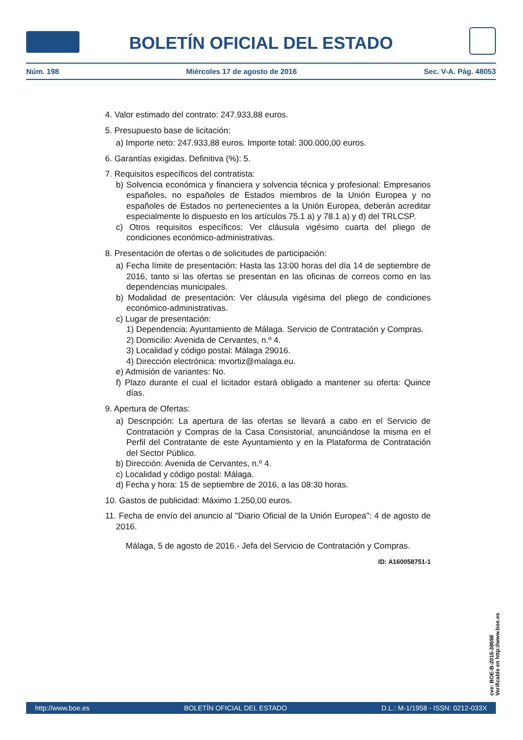BOLETÍN OFICIAL DEL ESTADO
Núm. 198 Miércoles 17 de agosto de 2016 Sec. V-A. Pág. 48053
4. Valor estimado del contrato: 247.933,88 euros.
5. Presupuesto base de licitación:
a) Importe neto: 247.933,88 euros. Importe total: 300.000,00 euros.
6. Garantías exigidas. Definitiva (%): 5.
7. Requisitos específicos del contratista:
b) Solvencia económica y financiera y solvencia técnica y profesional: Empresarios españoles, no españoles de Estados miembros de la Unión Europea y no españoles de Estados no pertenecientes a la Unión Europea, deberán acreditar especialmente lo dispuesto en los artículos 75.1 a) y 78.1 a) y d) del TRLCSP.
c) Otros requisitos específicos: Ver cláusula vigésimo cuarta del pliego de condiciones económico-administrativas.
8. Presentación de ofertas o de solicitudes de participación:
a) Fecha límite de presentación: Hasta las 13:00 horas del día 14 de septiembre de 2016, tanto si las ofertas se presentan en las oficinas de correos como en las dependencias municipales.
b) Modalidad de presentación: Ver cláusula vigésima del pliego de condiciones económico-administrativas.
c) Lugar de presentación:
1) Dependencia: Ayuntamiento de Málaga. Servicio de Contratación y Compras.
2) Domicilio: Avenida de Cervantes, n.º 4.
3) Localidad y código postal: Málaga 29016.
4) Dirección electrónica: mvortiz@malaga.eu.
e) Admisión de variantes: No.
f) Plazo durante el cual el licitador estará obligado a mantener su oferta: Quince días.
9. Apertura de Ofertas:
a) Descripción: La apertura de las ofertas se llevará a cabo en el Servicio de Contratación y Compras de la Casa Consistorial, anunciándose la misma en el Perfil del Contratante de este Ayuntamiento y en la Plataforma de Contratación del Sector Público.
b) Dirección: Avenida de Cervantes, n.º 4.
c) Localidad y código postal: Málaga.
d) Fecha y hora: 15 de septiembre de 2016, a las 08:30 horas.
10. Gastos de publicidad: Máximo 1.250,00 euros.
11. Fecha de envío del anuncio al "Diario Oficial de la Unión Europea": 4 de agosto de 2016.
Málaga, 5 de agosto de 2016.- Jefa del Servicio de Contratación y Compras.
ID: A160058751-1
cve: BOE-B-2016-38698
Verificable en http://www.boe.es
http://www.boe.es BOLETÍN OFICIAL DEL ESTADO D.L.: M-1/1958 - ISSN: 0212-033X